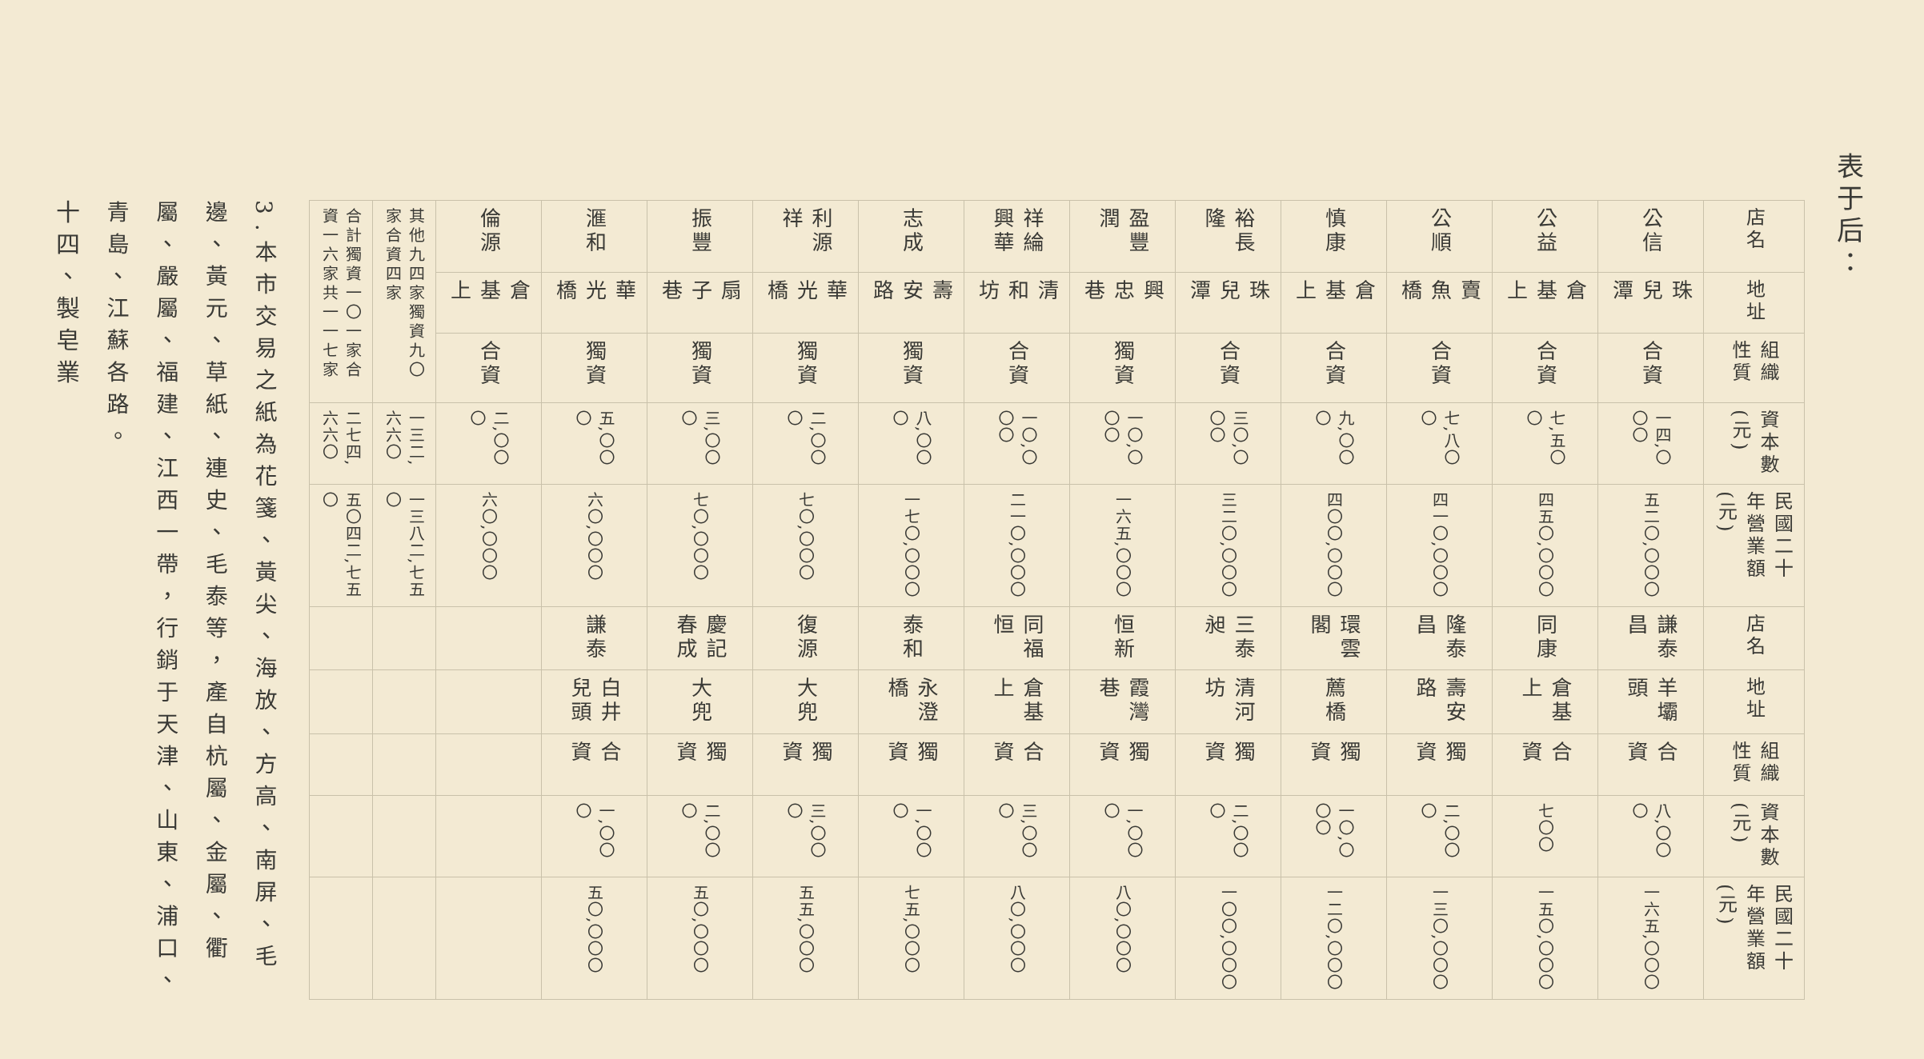表于后：
| 店名 | 地址 | 組織性質 | 資本數(元) | 民國二十年營業額(元) | 店名 | 地址 | 組織性質 | 資本數(元) | 民國二十年營業額(元) |
| --- | --- | --- | --- | --- | --- | --- | --- | --- | --- |
| 公信 | 珠兒潭 | 合資 | 一四,〇〇〇 | 五二〇,〇〇〇 | 謙泰昌 | 羊壩頭 | 合資 | 八,〇〇〇 | 一六五,〇〇〇 |
| 公益 | 倉基上 | 合資 | 七,五〇〇 | 四五〇,〇〇〇 | 同康 | 倉基上 | 合資 | 七〇〇 | 一五〇,〇〇〇 |
| 公順 | 賣魚橋 | 合資 | 七,八〇〇 | 四一〇,〇〇〇 | 隆泰昌 | 壽安路 | 獨資 | 二,〇〇〇 | 一三〇,〇〇〇 |
| 慎康 | 倉基上 | 合資 | 九,〇〇〇 | 四〇〇,〇〇〇 | 環雲閣 | 薦橋 | 獨資 | 一〇,〇〇〇 | 一二〇,〇〇〇 |
| 裕長隆 | 珠兒潭 | 合資 | 三〇,〇〇〇 | 三二〇,〇〇〇 | 三泰昶 | 清河坊 | 獨資 | 二,〇〇〇 | 一〇〇,〇〇〇 |
| 盈豐潤 | 興忠巷 | 獨資 | 一〇,〇〇〇 | 一六五,〇〇〇 | 恒新 | 霞灣巷 | 獨資 | 一,〇〇〇 | 八〇,〇〇〇 |
| 祥綸興華 | 清和坊 | 合資 | 一〇,〇〇〇 | 二一〇,〇〇〇 | 同福恒 | 倉基上 | 合資 | 三,〇〇〇 | 八〇,〇〇〇 |
| 志成 | 壽安路 | 獨資 | 八,〇〇〇 | 一七〇,〇〇〇 | 泰和 | 永澄橋 | 獨資 | 一,〇〇〇 | 七五,〇〇〇 |
| 利源祥 | 華光橋 | 獨資 | 二,〇〇〇 | 七〇,〇〇〇 | 復源 | 大兜 | 獨資 | 三,〇〇〇 | 五五,〇〇〇 |
| 振豐 | 扇子巷 | 獨資 | 三,〇〇〇 | 七〇,〇〇〇 | 慶記春成 | 大兜 | 獨資 | 二,〇〇〇 | 五〇,〇〇〇 |
| 滙和 | 華光橋 | 獨資 | 五,〇〇〇 | 六〇,〇〇〇 | 謙泰 | 白井兒頭 | 合資 | 一,〇〇〇 | 五〇,〇〇〇 |
| 倫源 | 倉基上 | 合資 | 二,〇〇〇 | 六〇,〇〇〇 | | | | | |
| 其他九四家獨資九〇家合資四家 | | | 一三二,六六〇 | 一三八二,七五〇 | | | | | |
| 合計獨資一〇一家合資一六家共一一七家 | | | 二七四,六六〇 | 五〇四二,七五〇 | | | | | |
3.本市交易之紙為花箋、黃尖、海放、方高、南屏、毛邊、黃元、草紙、連史、毛泰等，產自杭屬、金屬、衢屬、嚴屬、福建、江西一帶，行銷于天津、山東、浦口、青島、江蘇各路。
十四、製皂業